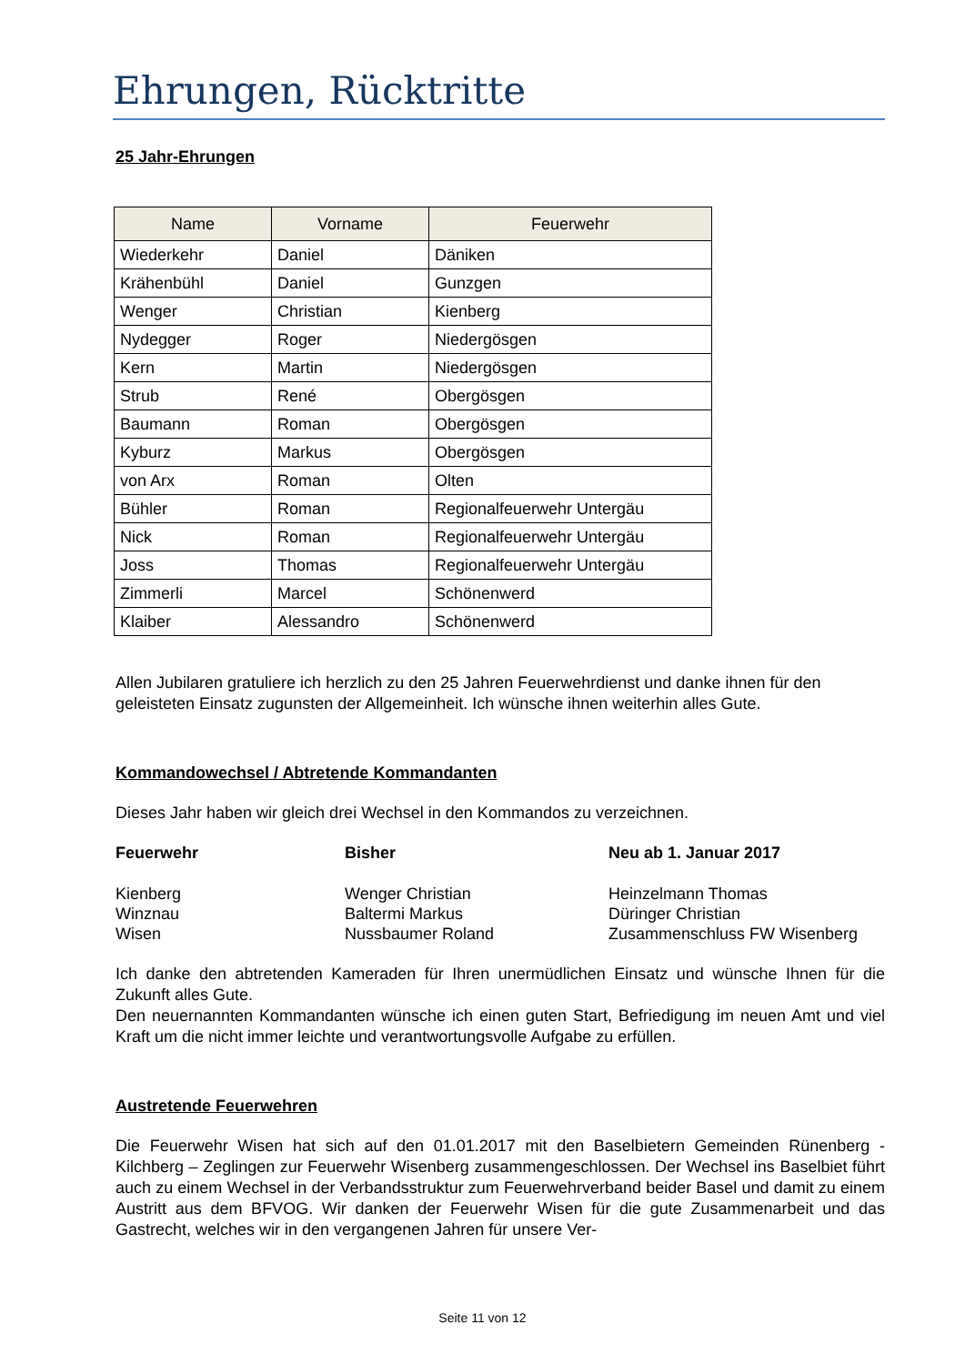Ehrungen, Rücktritte
25 Jahr-Ehrungen
| Name | Vorname | Feuerwehr |
| --- | --- | --- |
| Wiederkehr | Daniel | Däniken |
| Krähenbühl | Daniel | Gunzgen |
| Wenger | Christian | Kienberg |
| Nydegger | Roger | Niedergösgen |
| Kern | Martin | Niedergösgen |
| Strub | René | Obergösgen |
| Baumann | Roman | Obergösgen |
| Kyburz | Markus | Obergösgen |
| von Arx | Roman | Olten |
| Bühler | Roman | Regionalfeuerwehr Untergäu |
| Nick | Roman | Regionalfeuerwehr Untergäu |
| Joss | Thomas | Regionalfeuerwehr Untergäu |
| Zimmerli | Marcel | Schönenwerd |
| Klaiber | Alessandro | Schönenwerd |
Allen Jubilaren gratuliere ich herzlich zu den 25 Jahren Feuerwehrdienst und danke ihnen für den geleisteten Einsatz zugunsten der Allgemeinheit. Ich wünsche ihnen weiterhin alles Gute.
Kommandowechsel / Abtretende Kommandanten
Dieses Jahr haben wir gleich drei Wechsel in den Kommandos zu verzeichnen.
| Feuerwehr | Bisher | Neu ab 1. Januar 2017 |
| --- | --- | --- |
| Kienberg | Wenger Christian | Heinzelmann Thomas |
| Winznau | Baltermi Markus | Düringer Christian |
| Wisen | Nussbaumer Roland | Zusammenschluss FW Wisenberg |
Ich danke den abtretenden Kameraden für Ihren unermüdlichen Einsatz und wünsche Ihnen für die Zukunft alles Gute.
Den neuernannten Kommandanten wünsche ich einen guten Start, Befriedigung im neuen Amt und viel Kraft um die nicht immer leichte und verantwortungsvolle Aufgabe zu erfüllen.
Austretende Feuerwehren
Die Feuerwehr Wisen hat sich auf den 01.01.2017 mit den Baselbietern Gemeinden Rünenberg - Kilchberg – Zeglingen zur Feuerwehr Wisenberg zusammengeschlossen. Der Wechsel ins Baselbiet führt auch zu einem Wechsel in der Verbandsstruktur zum Feuerwehrverband beider Basel und damit zu einem Austritt aus dem BFVOG. Wir danken der Feuerwehr Wisen für die gute Zusammenarbeit und das Gastrecht, welches wir in den vergangenen Jahren für unsere Ver-
Seite 11 von 12